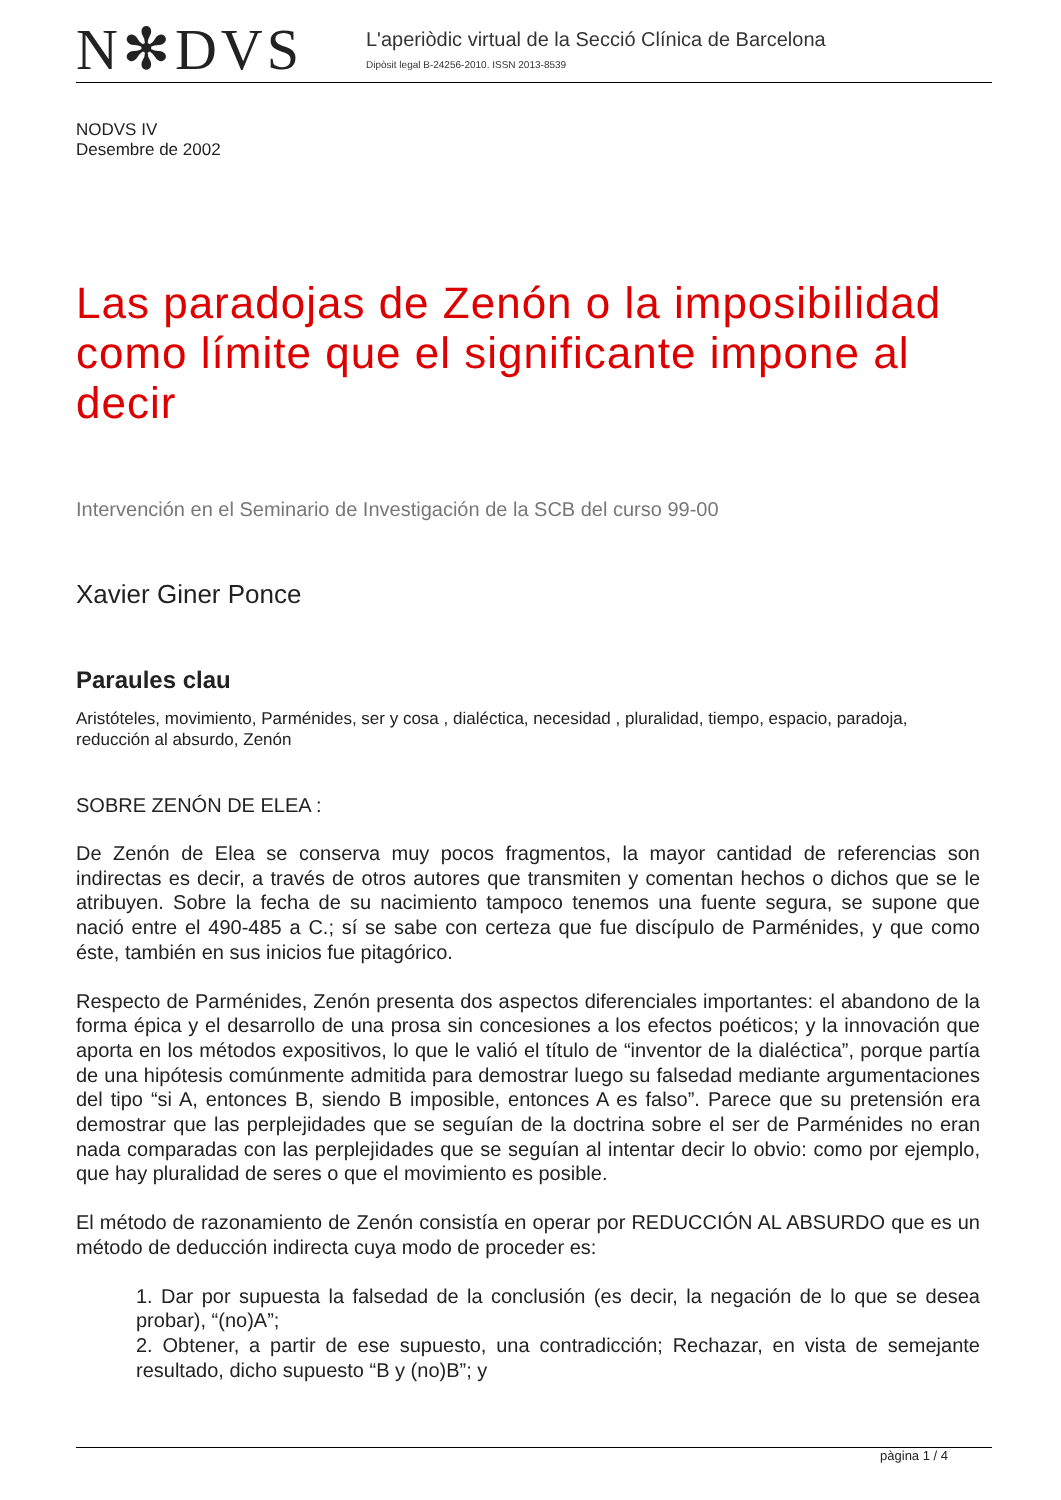N✻DVS
L'aperiòdic virtual de la Secció Clínica de Barcelona
Dipòsit legal B-24256-2010. ISSN 2013-8539
NODVS IV
Desembre de 2002
Las paradojas de Zenón o la imposibilidad como límite que el significante impone al decir
Intervención en el Seminario de Investigación de la SCB del curso 99-00
Xavier Giner Ponce
Paraules clau
Aristóteles, movimiento, Parménides, ser y cosa , dialéctica, necesidad , pluralidad, tiempo, espacio, paradoja, reducción al absurdo, Zenón
SOBRE ZENÓN DE ELEA :
De Zenón de Elea se conserva muy pocos fragmentos, la mayor cantidad de referencias son indirectas es decir, a través de otros autores que transmiten y comentan hechos o dichos que se le atribuyen. Sobre la fecha de su nacimiento tampoco tenemos una fuente segura, se supone que nació entre el 490-485 a C.; sí se sabe con certeza que fue discípulo de Parménides, y que como éste, también en sus inicios fue pitagórico.
Respecto de Parménides, Zenón presenta dos aspectos diferenciales importantes: el abandono de la forma épica y el desarrollo de una prosa sin concesiones a los efectos poéticos; y la innovación que aporta en los métodos expositivos, lo que le valió el título de “inventor de la dialéctica”, porque partía de una hipótesis comúnmente admitida para demostrar luego su falsedad mediante argumentaciones del tipo “si A, entonces B, siendo B imposible, entonces A es falso”. Parece que su pretensión era demostrar que las perplejidades que se seguían de la doctrina sobre el ser de Parménides no eran nada comparadas con las perplejidades que se seguían al intentar decir lo obvio: como por ejemplo, que hay pluralidad de seres o que el movimiento es posible.
El método de razonamiento de Zenón consistía en operar por REDUCCIÓN AL ABSURDO que es un método de deducción indirecta cuya modo de proceder es:
1. Dar por supuesta la falsedad de la conclusión (es decir, la negación de lo que se desea probar), “(no)A”;
2. Obtener, a partir de ese supuesto, una contradicción; Rechazar, en vista de semejante resultado, dicho supuesto “B y (no)B”; y
pàgina 1 / 4